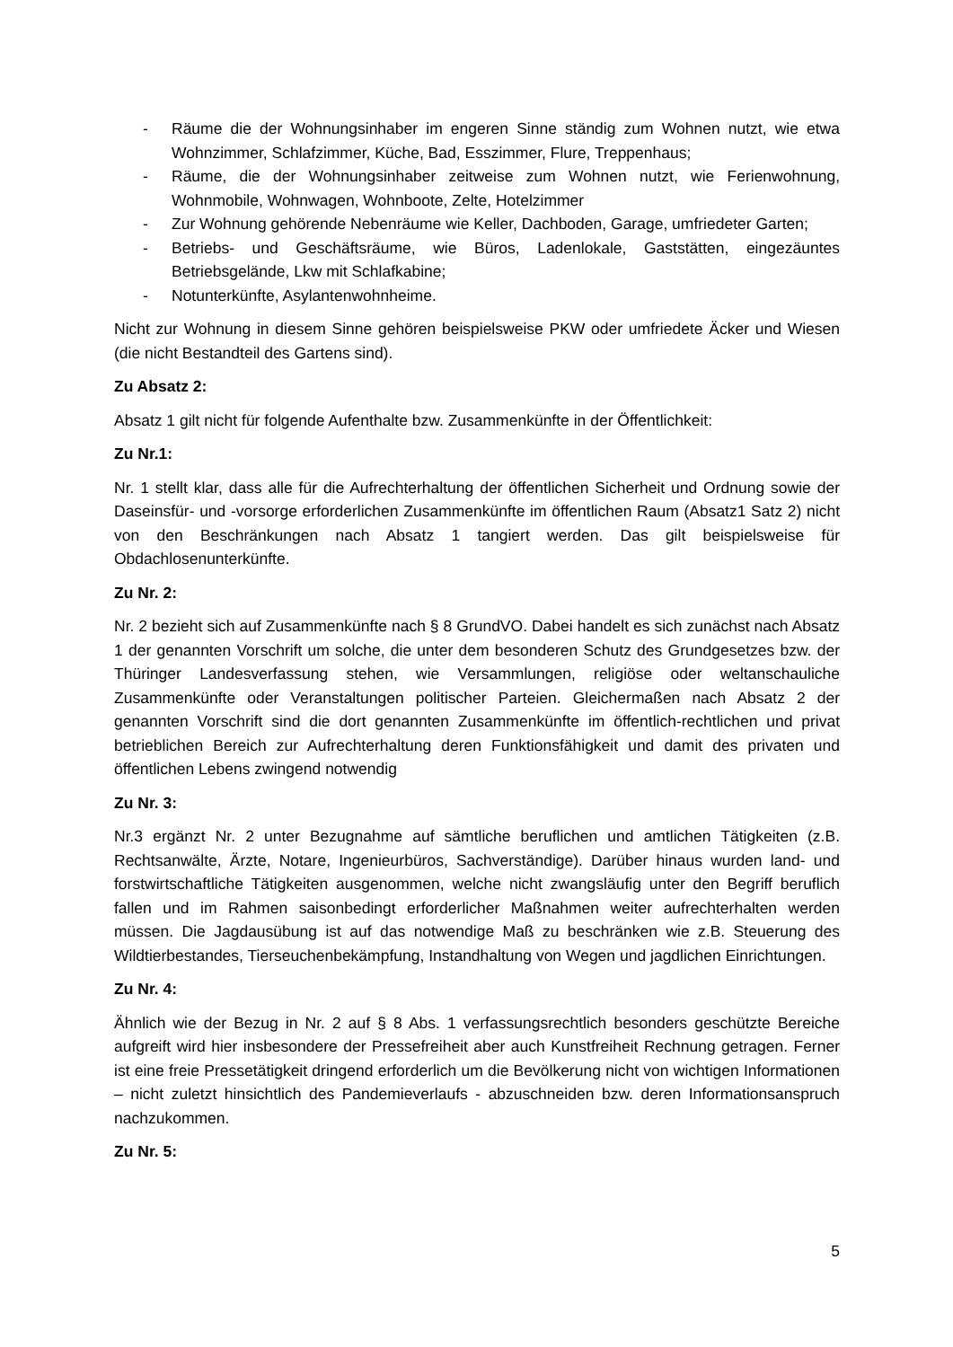- Räume die der Wohnungsinhaber im engeren Sinne ständig zum Wohnen nutzt, wie etwa Wohnzimmer, Schlafzimmer, Küche, Bad, Esszimmer, Flure, Treppenhaus;
- Räume, die der Wohnungsinhaber zeitweise zum Wohnen nutzt, wie Ferienwohnung, Wohnmobile, Wohnwagen, Wohnboote, Zelte, Hotelzimmer
- Zur Wohnung gehörende Nebenräume wie Keller, Dachboden, Garage, umfriedeter Garten;
- Betriebs- und Geschäftsräume, wie Büros, Ladenlokale, Gaststätten, eingezäuntes Betriebsgelände, Lkw mit Schlafkabine;
- Notunterkünfte, Asylantenwohnheime.
Nicht zur Wohnung in diesem Sinne gehören beispielsweise PKW oder umfriedete Äcker und Wiesen (die nicht Bestandteil des Gartens sind).
Zu Absatz 2:
Absatz 1 gilt nicht für folgende Aufenthalte bzw. Zusammenkünfte in der Öffentlichkeit:
Zu Nr.1:
Nr. 1 stellt klar, dass alle für die Aufrechterhaltung der öffentlichen Sicherheit und Ordnung sowie der Daseinsfür- und -vorsorge erforderlichen Zusammenkünfte im öffentlichen Raum (Absatz1 Satz 2) nicht von den Beschränkungen nach Absatz 1 tangiert werden. Das gilt beispielsweise für Obdachlosenunterkünfte.
Zu Nr. 2:
Nr. 2 bezieht sich auf Zusammenkünfte nach § 8 GrundVO. Dabei handelt es sich zunächst nach Absatz 1 der genannten Vorschrift um solche, die unter dem besonderen Schutz des Grundgesetzes bzw. der Thüringer Landesverfassung stehen, wie Versammlungen, religiöse oder weltanschauliche Zusammenkünfte oder Veranstaltungen politischer Parteien. Gleichermaßen nach Absatz 2 der genannten Vorschrift sind die dort genannten Zusammenkünfte im öffentlich-rechtlichen und privat betrieblichen Bereich zur Aufrechterhaltung deren Funktionsfähigkeit und damit des privaten und öffentlichen Lebens zwingend notwendig
Zu Nr. 3:
Nr.3 ergänzt Nr. 2 unter Bezugnahme auf sämtliche beruflichen und amtlichen Tätigkeiten (z.B. Rechtsanwälte, Ärzte, Notare, Ingenieurbüros, Sachverständige). Darüber hinaus wurden land- und forstwirtschaftliche Tätigkeiten ausgenommen, welche nicht zwangsläufig unter den Begriff beruflich fallen und im Rahmen saisonbedingt erforderlicher Maßnahmen weiter aufrechterhalten werden müssen. Die Jagdausübung ist auf das notwendige Maß zu beschränken wie z.B. Steuerung des Wildtierbestandes, Tierseuchenbekämpfung, Instandhaltung von Wegen und jagdlichen Einrichtungen.
Zu Nr. 4:
Ähnlich wie der Bezug in Nr. 2 auf § 8 Abs. 1 verfassungsrechtlich besonders geschützte Bereiche aufgreift wird hier insbesondere der Pressefreiheit aber auch Kunstfreiheit Rechnung getragen. Ferner ist eine freie Pressetätigkeit dringend erforderlich um die Bevölkerung nicht von wichtigen Informationen – nicht zuletzt hinsichtlich des Pandemieverlaufs - abzuschneiden bzw. deren Informationsanspruch nachzukommen.
Zu Nr. 5:
5